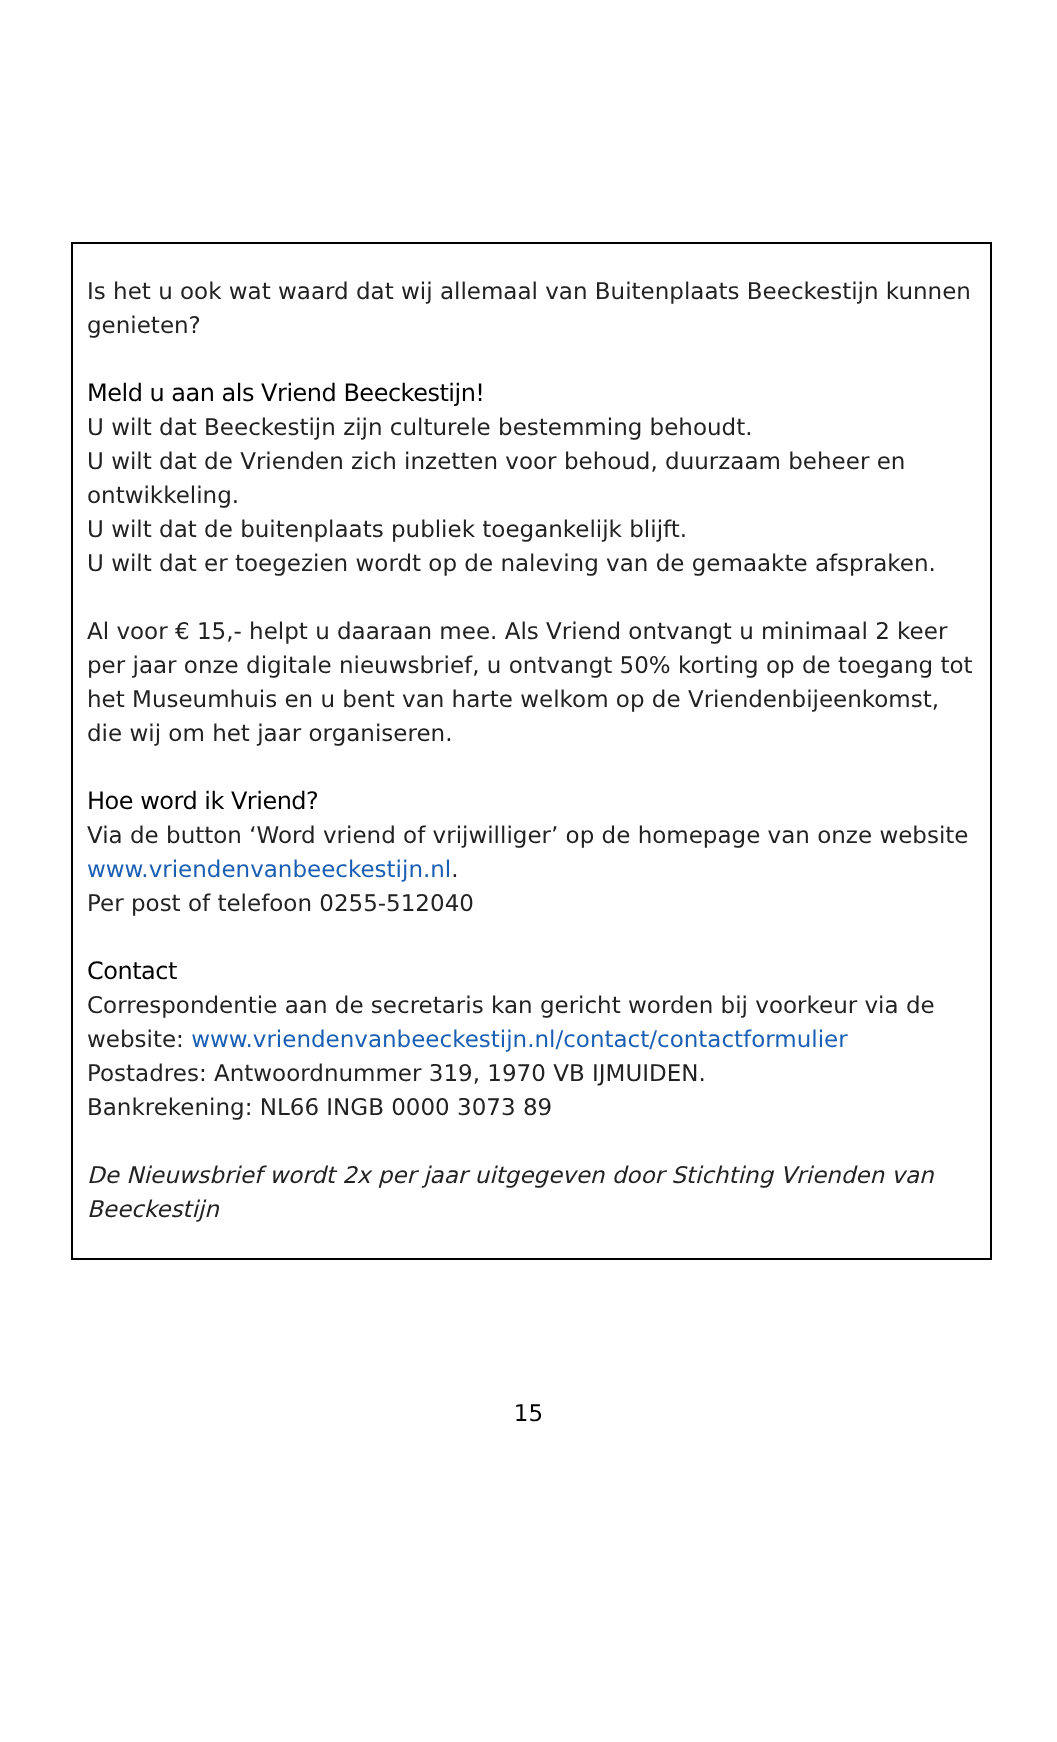Is het u ook wat waard dat wij allemaal van Buitenplaats Beeckestijn kunnen genieten?
Meld u aan als Vriend Beeckestijn!
U wilt dat Beeckestijn zijn culturele bestemming behoudt.
U wilt dat de Vrienden zich inzetten voor behoud, duurzaam beheer en ontwikkeling.
U wilt dat de buitenplaats publiek toegankelijk blijft.
U wilt dat er toegezien wordt op de naleving van de gemaakte afspraken.
Al voor € 15,- helpt u daaraan mee. Als Vriend ontvangt u minimaal 2 keer per jaar onze digitale nieuwsbrief, u ontvangt 50% korting op de toegang tot het Museumhuis en u bent van harte welkom op de Vriendenbijeenkomst, die wij om het jaar organiseren.
Hoe word ik Vriend?
Via de button ‘Word vriend of vrijwilliger’ op de homepage van onze website www.vriendenvanbeeckestijn.nl.
Per post of telefoon 0255-512040
Contact
Correspondentie aan de secretaris kan gericht worden bij voorkeur via de website: www.vriendenvanbeeckestijn.nl/contact/contactformulier
Postadres: Antwoordnummer 319, 1970 VB IJMUIDEN.
Bankrekening: NL66 INGB 0000 3073 89
De Nieuwsbrief wordt 2x per jaar uitgegeven door Stichting Vrienden van Beeckestijn
15